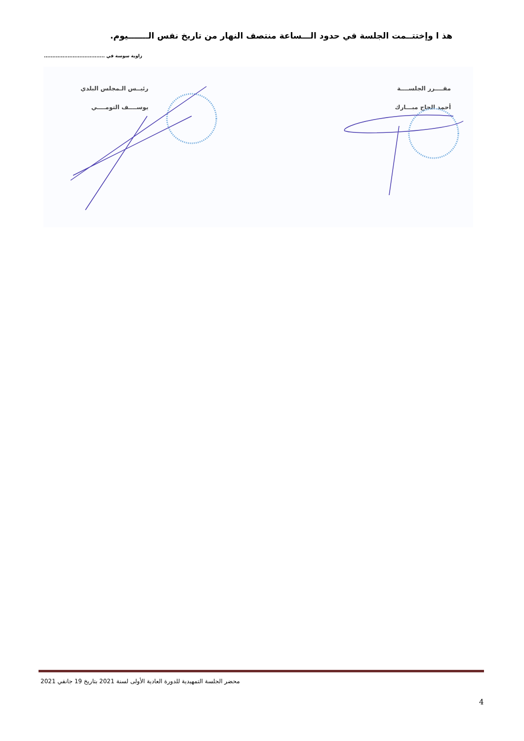هذ ا وإختتــمت الجلسة في حدود الـــساعة منتصف النهار من تاريخ نفس الـــــــيوم.
زاوية سوسة في ....................................
مقــــرر الجلســــة
أحمد الحاج مبـــارك
رئيــس الـمجلس البلدي
يوســــف التومــــي
محضر الجلسة التمهيدية للدورة العادية الأولى لسنة 2021 بتاريخ 19 جانفي 2021
4